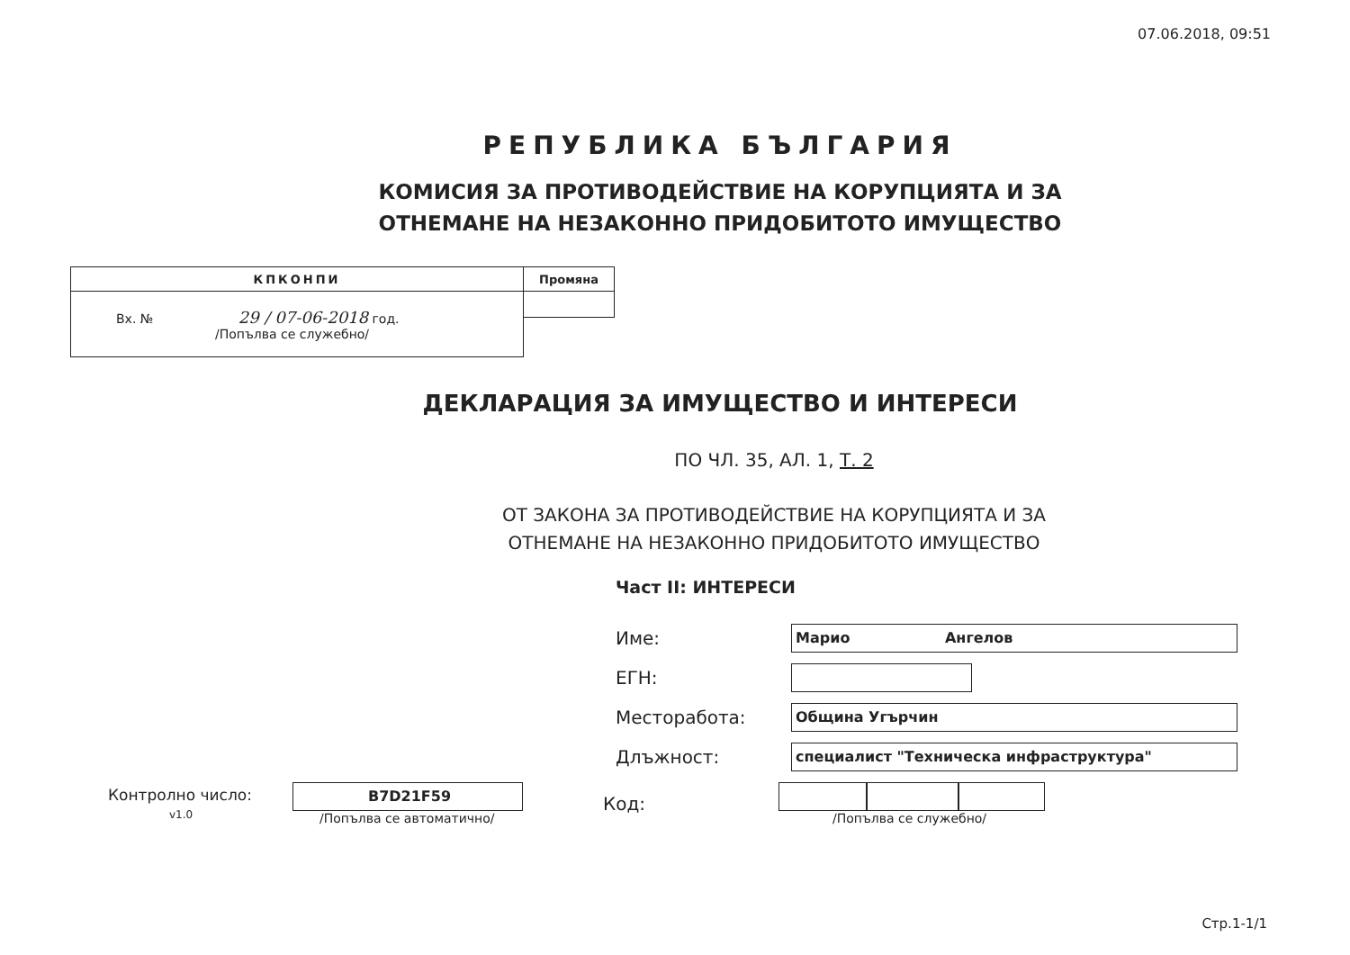07.06.2018, 09:51
РЕПУБЛИКА БЪЛГАРИЯ
КОМИСИЯ ЗА ПРОТИВОДЕЙСТВИЕ НА КОРУПЦИЯТА И ЗА
ОТНЕМАНЕ НА НЕЗАКОННО ПРИДОБИТОТО ИМУЩЕСТВО
| КПКОНПИ | Промяна |
| Вх. № 29 / 07-06-2018 год. /Попълва се служебно/ | |
ДЕКЛАРАЦИЯ ЗА ИМУЩЕСТВО И ИНТЕРЕСИ
ПО ЧЛ. 35, АЛ. 1, Т. 2
ОТ ЗАКОНА ЗА ПРОТИВОДЕЙСТВИЕ НА КОРУПЦИЯТА И ЗА
ОТНЕМАНЕ НА НЕЗАКОННО ПРИДОБИТОТО ИМУЩЕСТВО
Част II: ИНТЕРЕСИ
Име:
Марио Ангелов
ЕГН:
Месторабота:
Община Угърчин
Длъжност:
специалист "Техническа инфраструктура"
Контролно число:
v1.0
B7D21F59
/Попълва се автоматично/
Код:
/Попълва се служебно/
Стр.1-1/1